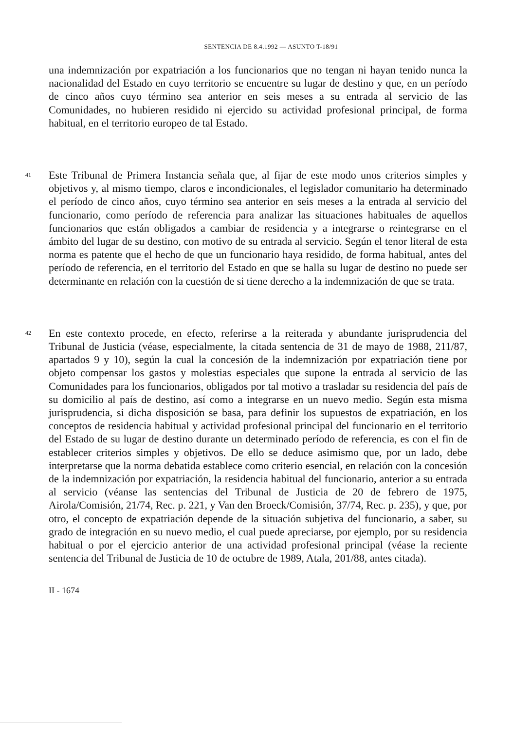SENTENCIA DE 8.4.1992 — ASUNTO T-18/91
una indemnización por expatriación a los funcionarios que no tengan ni hayan tenido nunca la nacionalidad del Estado en cuyo territorio se encuentre su lugar de destino y que, en un período de cinco años cuyo término sea anterior en seis meses a su entrada al servicio de las Comunidades, no hubieren residido ni ejercido su actividad profesional principal, de forma habitual, en el territorio europeo de tal Estado.
41
Este Tribunal de Primera Instancia señala que, al fijar de este modo unos criterios simples y objetivos y, al mismo tiempo, claros e incondicionales, el legislador comunitario ha determinado el período de cinco años, cuyo término sea anterior en seis meses a la entrada al servicio del funcionario, como período de referencia para analizar las situaciones habituales de aquellos funcionarios que están obligados a cambiar de residencia y a integrarse o reintegrarse en el ámbito del lugar de su destino, con motivo de su entrada al servicio. Según el tenor literal de esta norma es patente que el hecho de que un funcionario haya residido, de forma habitual, antes del período de referencia, en el territorio del Estado en que se halla su lugar de destino no puede ser determinante en relación con la cuestión de si tiene derecho a la indemnización de que se trata.
42
En este contexto procede, en efecto, referirse a la reiterada y abundante jurisprudencia del Tribunal de Justicia (véase, especialmente, la citada sentencia de 31 de mayo de 1988, 211/87, apartados 9 y 10), según la cual la concesión de la indemnización por expatriación tiene por objeto compensar los gastos y molestias especiales que supone la entrada al servicio de las Comunidades para los funcionarios, obligados por tal motivo a trasladar su residencia del país de su domicilio al país de destino, así como a integrarse en un nuevo medio. Según esta misma jurisprudencia, si dicha disposición se basa, para definir los supuestos de expatriación, en los conceptos de residencia habitual y actividad profesional principal del funcionario en el territorio del Estado de su lugar de destino durante un determinado período de referencia, es con el fin de establecer criterios simples y objetivos. De ello se deduce asimismo que, por un lado, debe interpretarse que la norma debatida establece como criterio esencial, en relación con la concesión de la indemnización por expatriación, la residencia habitual del funcionario, anterior a su entrada al servicio (véanse las sentencias del Tribunal de Justicia de 20 de febrero de 1975, Airola/Comisión, 21/74, Rec. p. 221, y Van den Broeck/Comisión, 37/74, Rec. p. 235), y que, por otro, el concepto de expatriación depende de la situación subjetiva del funcionario, a saber, su grado de integración en su nuevo medio, el cual puede apreciarse, por ejemplo, por su residencia habitual o por el ejercicio anterior de una actividad profesional principal (véase la reciente sentencia del Tribunal de Justicia de 10 de octubre de 1989, Atala, 201/88, antes citada).
II - 1674